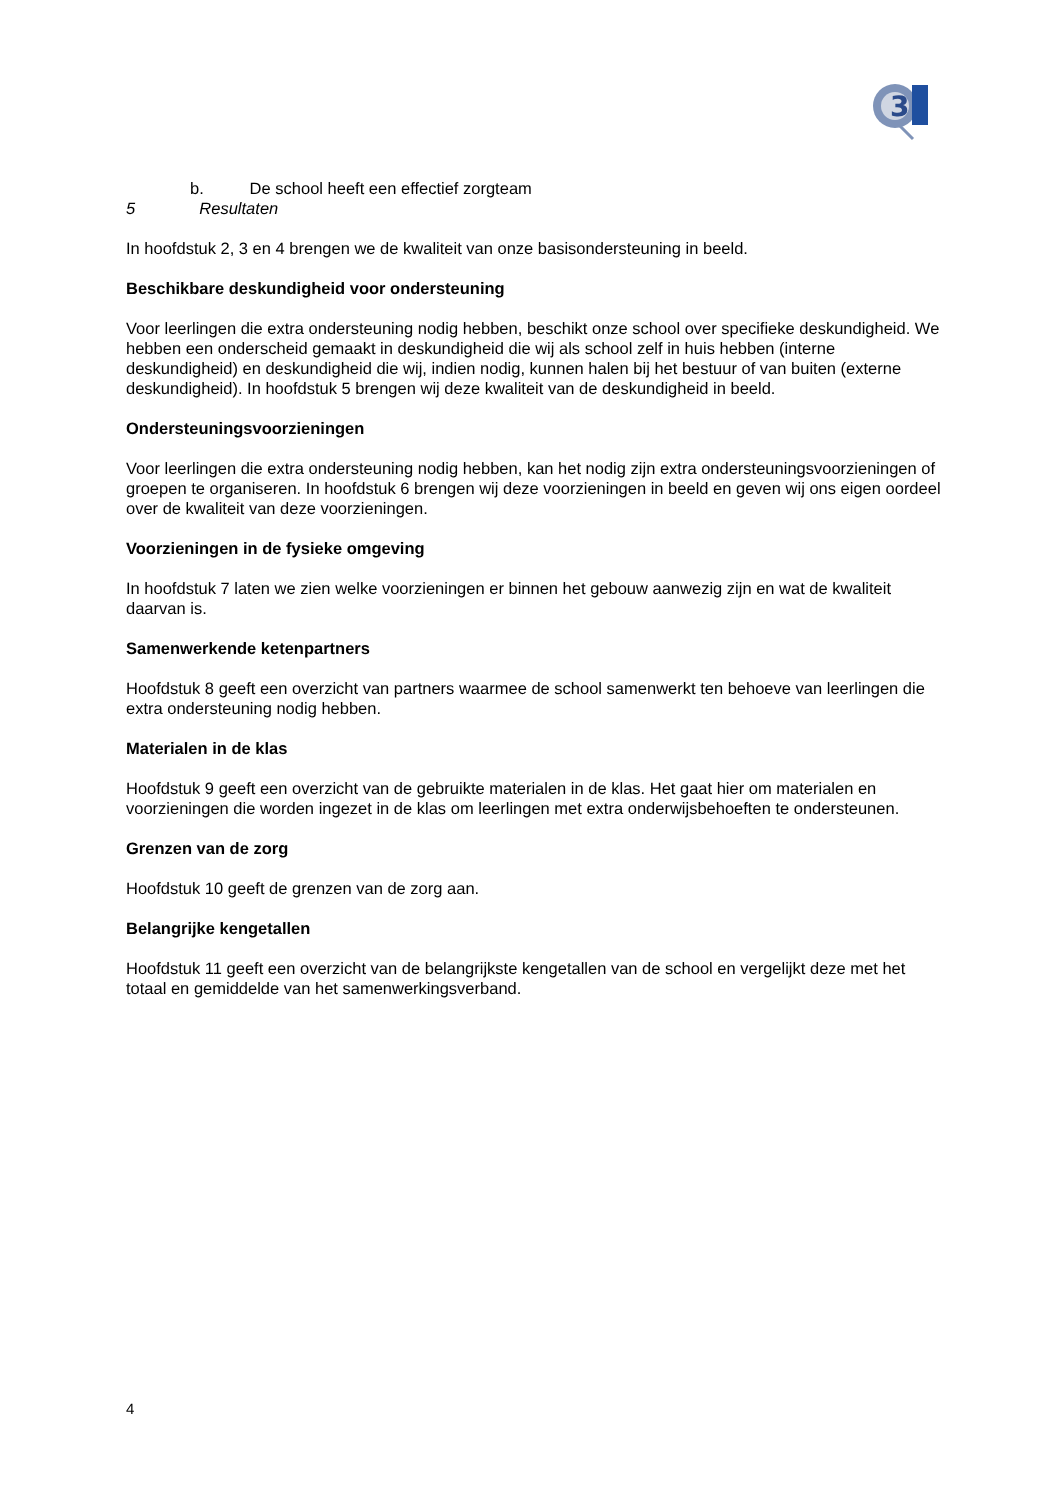3
b. De school heeft een effectief zorgteam
5 Resultaten
In hoofdstuk 2, 3 en 4 brengen we de kwaliteit van onze basisondersteuning in beeld.
Beschikbare deskundigheid voor ondersteuning
Voor leerlingen die extra ondersteuning nodig hebben, beschikt onze school over specifieke deskundigheid. We hebben een onderscheid gemaakt in deskundigheid die wij als school zelf in huis hebben (interne deskundigheid) en deskundigheid die wij, indien nodig, kunnen halen bij het bestuur of van buiten (externe deskundigheid). In hoofdstuk 5 brengen wij deze kwaliteit van de deskundigheid in beeld.
Ondersteuningsvoorzieningen
Voor leerlingen die extra ondersteuning nodig hebben, kan het nodig zijn extra ondersteuningsvoorzieningen of groepen te organiseren. In hoofdstuk 6 brengen wij deze voorzieningen in beeld en geven wij ons eigen oordeel over de kwaliteit van deze voorzieningen.
Voorzieningen in de fysieke omgeving
In hoofdstuk 7 laten we zien welke voorzieningen er binnen het gebouw aanwezig zijn en wat de kwaliteit daarvan is.
Samenwerkende ketenpartners
Hoofdstuk 8 geeft een overzicht van partners waarmee de school samenwerkt ten behoeve van leerlingen die extra ondersteuning nodig hebben.
Materialen in de klas
Hoofdstuk 9 geeft een overzicht van de gebruikte materialen in de klas. Het gaat hier om materialen en voorzieningen die worden ingezet in de klas om leerlingen met extra onderwijsbehoeften te ondersteunen.
Grenzen van de zorg
Hoofdstuk 10 geeft de grenzen van de zorg aan.
Belangrijke kengetallen
Hoofdstuk 11 geeft een overzicht van de belangrijkste kengetallen van de school en vergelijkt deze met het totaal en gemiddelde van het samenwerkingsverband.
4